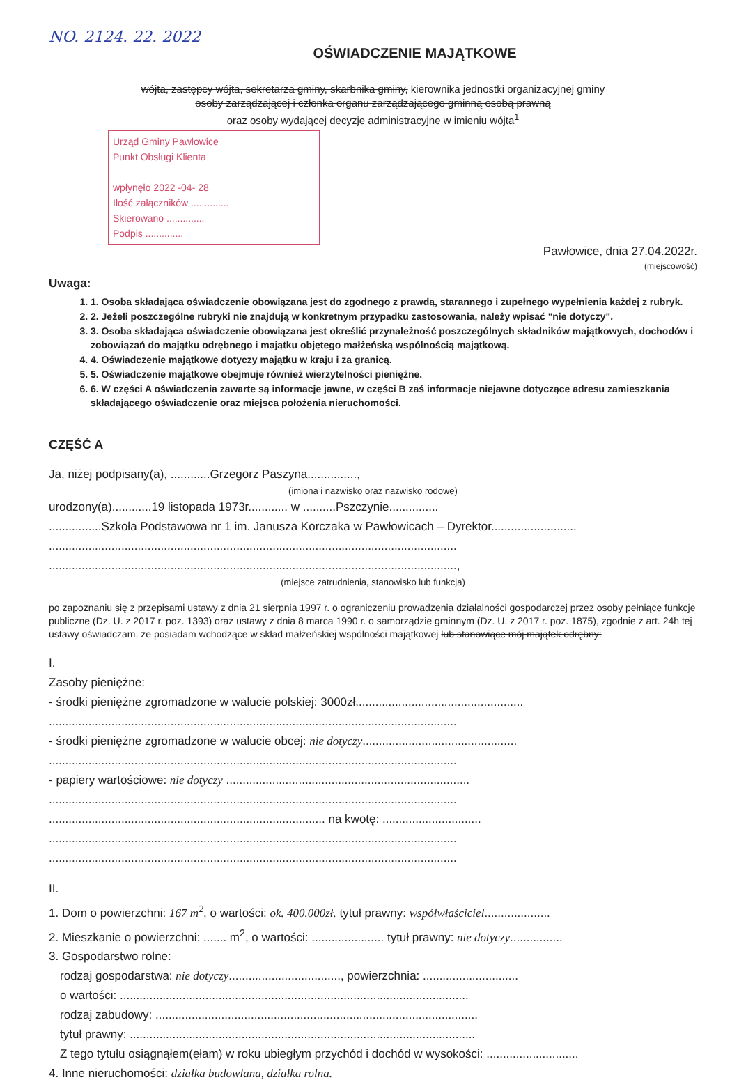NO. 2124. 22. 2022
OŚWIADCZENIE MAJĄTKOWE
wójta, zastępcy wójta, sekretarza gminy, skarbnika gminy, kierownika jednostki organizacyjnej gminy
osoby zarządzającej i członka organu zarządzającego gminną osobą prawną
oraz osoby wydającej decyzje administracyjne w imieniu wójta<sup>1</sup>
Urząd Gminy Pawłowice
Punkt Obsługi Klienta
wpłynęło 2022 -04- 28
Ilość załączników ..............
Skierowano ..............
Podpis ..............
Pawłowice, dnia 27.04.2022r.
(miejscowość)
Uwaga:
1. 1. Osoba składająca oświadczenie obowiązana jest do zgodnego z prawdą, starannego i zupełnego wypełnienia każdej z rubryk.
2. 2. Jeżeli poszczególne rubryki nie znajdują w konkretnym przypadku zastosowania, należy wpisać "nie dotyczy".
3. 3. Osoba składająca oświadczenie obowiązana jest określić przynależność poszczególnych składników majątkowych, dochodów i zobowiązań do majątku odrębnego i majątku objętego małżeńską wspólnością majątkową.
4. 4. Oświadczenie majątkowe dotyczy majątku w kraju i za granicą.
5. 5. Oświadczenie majątkowe obejmuje również wierzytelności pieniężne.
6. 6. W części A oświadczenia zawarte są informacje jawne, w części B zaś informacje niejawne dotyczące adresu zamieszkania składającego oświadczenie oraz miejsca położenia nieruchomości.
CZĘŚĆ A
Ja, niżej podpisany(a), ............Grzegorz Paszyna...............,
(imiona i nazwisko oraz nazwisko rodowe)
urodzony(a)............19 listopada 1973r............ w ..........Pszczynie...............
................Szkoła Podstawowa nr 1 im. Janusza Korczaka w Pawłowicach – Dyrektor..........................
............................................................................................................................
............................................................................................................................,
(miejsce zatrudnienia, stanowisko lub funkcja)
po zapoznaniu się z przepisami ustawy z dnia 21 sierpnia 1997 r. o ograniczeniu prowadzenia działalności gospodarczej przez osoby pełniące funkcje publiczne (Dz. U. z 2017 r. poz. 1393) oraz ustawy z dnia 8 marca 1990 r. o samorządzie gminnym (Dz. U. z 2017 r. poz. 1875), zgodnie z art. 24h tej ustawy oświadczam, że posiadam wchodzące w skład małżeńskiej wspólności majątkowej lub stanowiące mój majątek odrębny:
I.
Zasoby pieniężne:
- środki pieniężne zgromadzone w walucie polskiej: 3000zł...................................................
............................................................................................................................
- środki pieniężne zgromadzone w walucie obcej: nie dotyczy...............................................
............................................................................................................................
- papiery wartościowe: nie dotyczy ..........................................................................
............................................................................................................................
.................................................................................... na kwotę: ..............................
............................................................................................................................
............................................................................................................................
II.
1. Dom o powierzchni: 167 m<sup>2</sup>, o wartości: ok. 400.000zł. tytuł prawny: współwłaściciel....................
2. Mieszkanie o powierzchni: ....... m<sup>2</sup>, o wartości: ...................... tytuł prawny: nie dotyczy................
3. Gospodarstwo rolne:
rodzaj gospodarstwa: nie dotyczy.................................., powierzchnia: .............................
o wartości: ..........................................................................................................
rodzaj zabudowy: ..................................................................................................
tytuł prawny: .........................................................................................................
Z tego tytułu osiągnąłem(ęłam) w roku ubiegłym przychód i dochód w wysokości: ............................
4. Inne nieruchomości: działka budowlana, działka rolna.